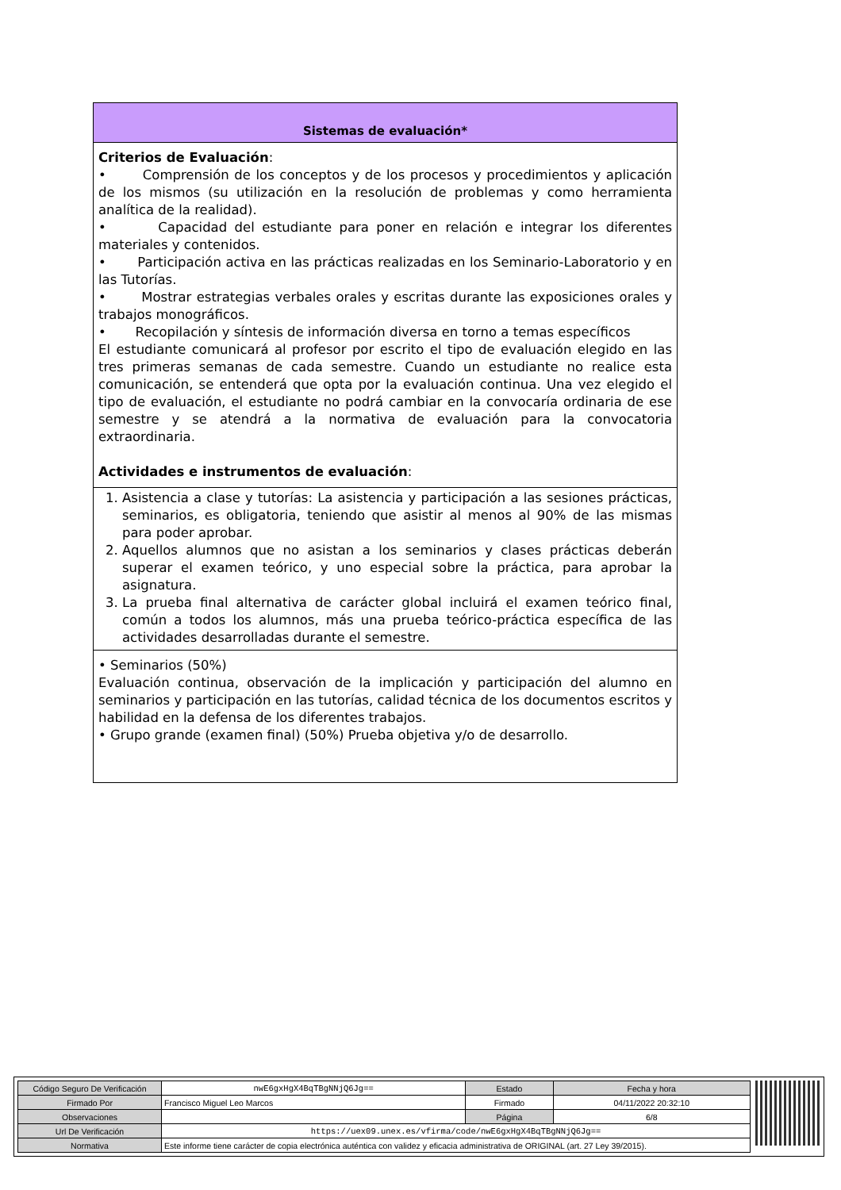Sistemas de evaluación*
Criterios de Evaluación:
• Comprensión de los conceptos y de los procesos y procedimientos y aplicación de los mismos (su utilización en la resolución de problemas y como herramienta analítica de la realidad).
• Capacidad del estudiante para poner en relación e integrar los diferentes materiales y contenidos.
• Participación activa en las prácticas realizadas en los Seminario-Laboratorio y en las Tutorías.
• Mostrar estrategias verbales orales y escritas durante las exposiciones orales y trabajos monográficos.
• Recopilación y síntesis de información diversa en torno a temas específicos
El estudiante comunicará al profesor por escrito el tipo de evaluación elegido en las tres primeras semanas de cada semestre. Cuando un estudiante no realice esta comunicación, se entenderá que opta por la evaluación continua. Una vez elegido el tipo de evaluación, el estudiante no podrá cambiar en la convocaría ordinaria de ese semestre y se atendrá a la normativa de evaluación para la convocatoria extraordinaria.
Actividades e instrumentos de evaluación:
1. Asistencia a clase y tutorías: La asistencia y participación a las sesiones prácticas, seminarios, es obligatoria, teniendo que asistir al menos al 90% de las mismas para poder aprobar.
2. Aquellos alumnos que no asistan a los seminarios y clases prácticas deberán superar el examen teórico, y uno especial sobre la práctica, para aprobar la asignatura.
3. La prueba final alternativa de carácter global incluirá el examen teórico final, común a todos los alumnos, más una prueba teórico-práctica específica de las actividades desarrolladas durante el semestre.
• Seminarios (50%)
Evaluación continua, observación de la implicación y participación del alumno en seminarios y participación en las tutorías, calidad técnica de los documentos escritos y habilidad en la defensa de los diferentes trabajos.
• Grupo grande (examen final) (50%) Prueba objetiva y/o de desarrollo.
| Código Seguro De Verificación | nwE6gxHgX4BqTBgNNjQ6Jg== | Estado | Fecha y hora |
| Firmado Por | Francisco Miguel Leo Marcos | Firmado | 04/11/2022 20:32:10 |
| Observaciones | | Página | 6/8 |
| Url De Verificación | https://uex09.unex.es/vfirma/code/nwE6gxHgX4BqTBgNNjQ6Jg== | | |
| Normativa | Este informe tiene carácter de copia electrónica auténtica con validez y eficacia administrativa de ORIGINAL (art. 27 Ley 39/2015). | | |